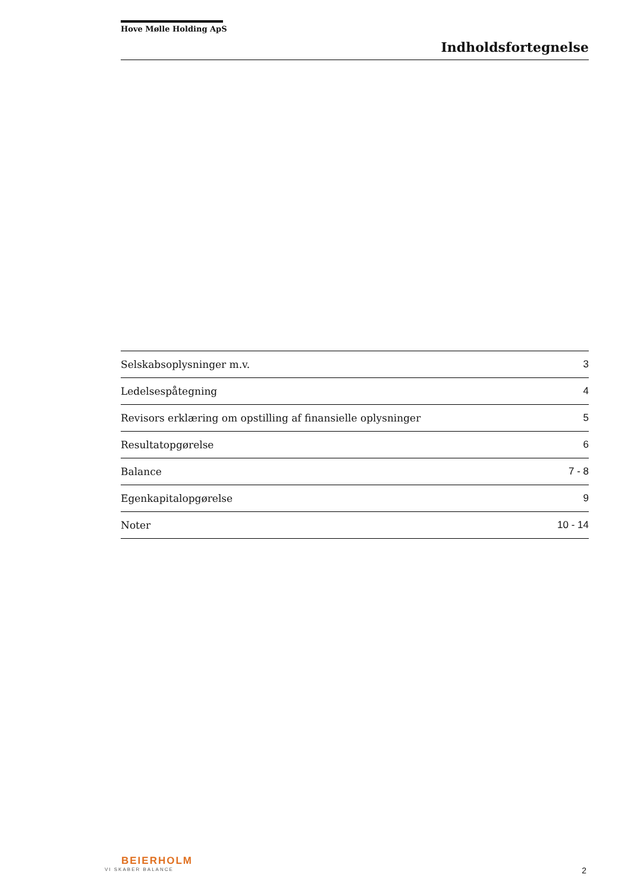Hove Mølle Holding ApS
Indholdsfortegnelse
| Selskabsoplysninger m.v. | 3 |
| Ledelsespåtegning | 4 |
| Revisors erklæring om opstilling af finansielle oplysninger | 5 |
| Resultatopgørelse | 6 |
| Balance | 7 - 8 |
| Egenkapitalopgørelse | 9 |
| Noter | 10 - 14 |
BEIERHOLM
VI SKABER BALANCE
2